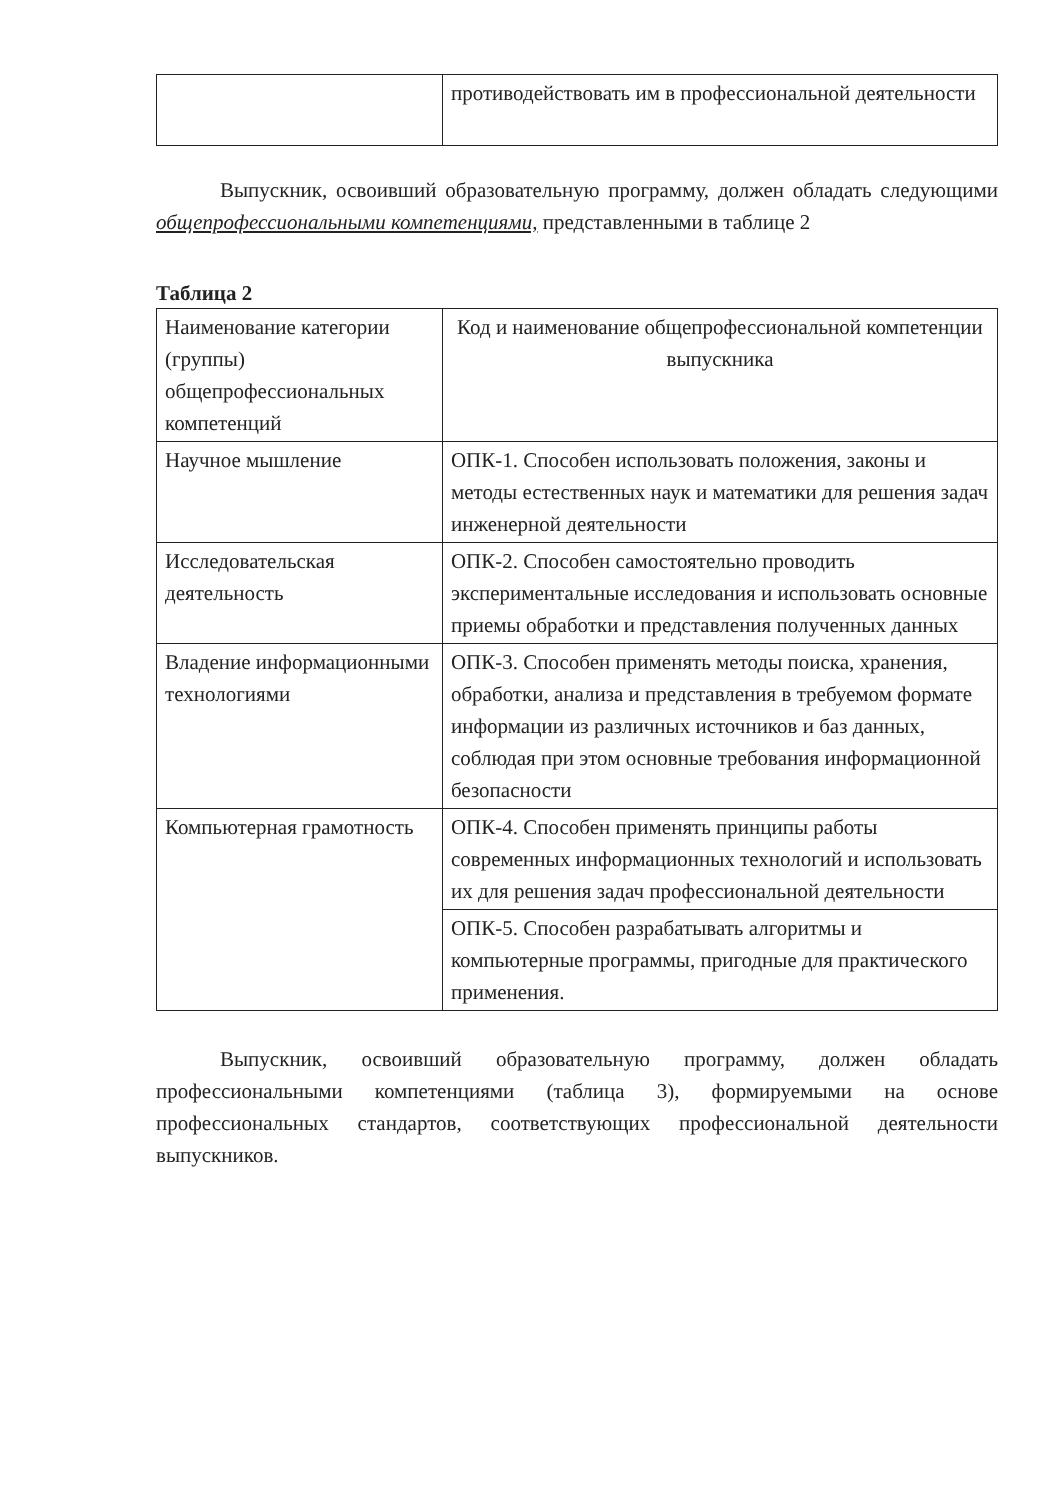| | противодействовать им в профессиональной деятельности |
Выпускник, освоивший образовательную программу, должен обладать следующими общепрофессиональными компетенциями, представленными в таблице 2
Таблица 2
| Наименование категории (группы) общепрофессиональных компетенций | Код и наименование общепрофессиональной компетенции выпускника |
| Научное мышление | ОПК-1. Способен использовать положения, законы и методы естественных наук и математики для решения задач инженерной деятельности |
| Исследовательская деятельность | ОПК-2. Способен самостоятельно проводить экспериментальные исследования и использовать основные приемы обработки и представления полученных данных |
| Владение информационными технологиями | ОПК-3. Способен применять методы поиска, хранения, обработки, анализа и представления в требуемом формате информации из различных источников и баз данных, соблюдая при этом основные требования информационной безопасности |
| Компьютерная грамотность | ОПК-4. Способен применять принципы работы современных информационных технологий и использовать их для решения задач профессиональной деятельности |
| | ОПК-5. Способен разрабатывать алгоритмы и компьютерные программы, пригодные для практического применения. |
Выпускник, освоивший образовательную программу, должен обладать профессиональными компетенциями (таблица 3), формируемыми на основе профессиональных стандартов, соответствующих профессиональной деятельности выпускников.